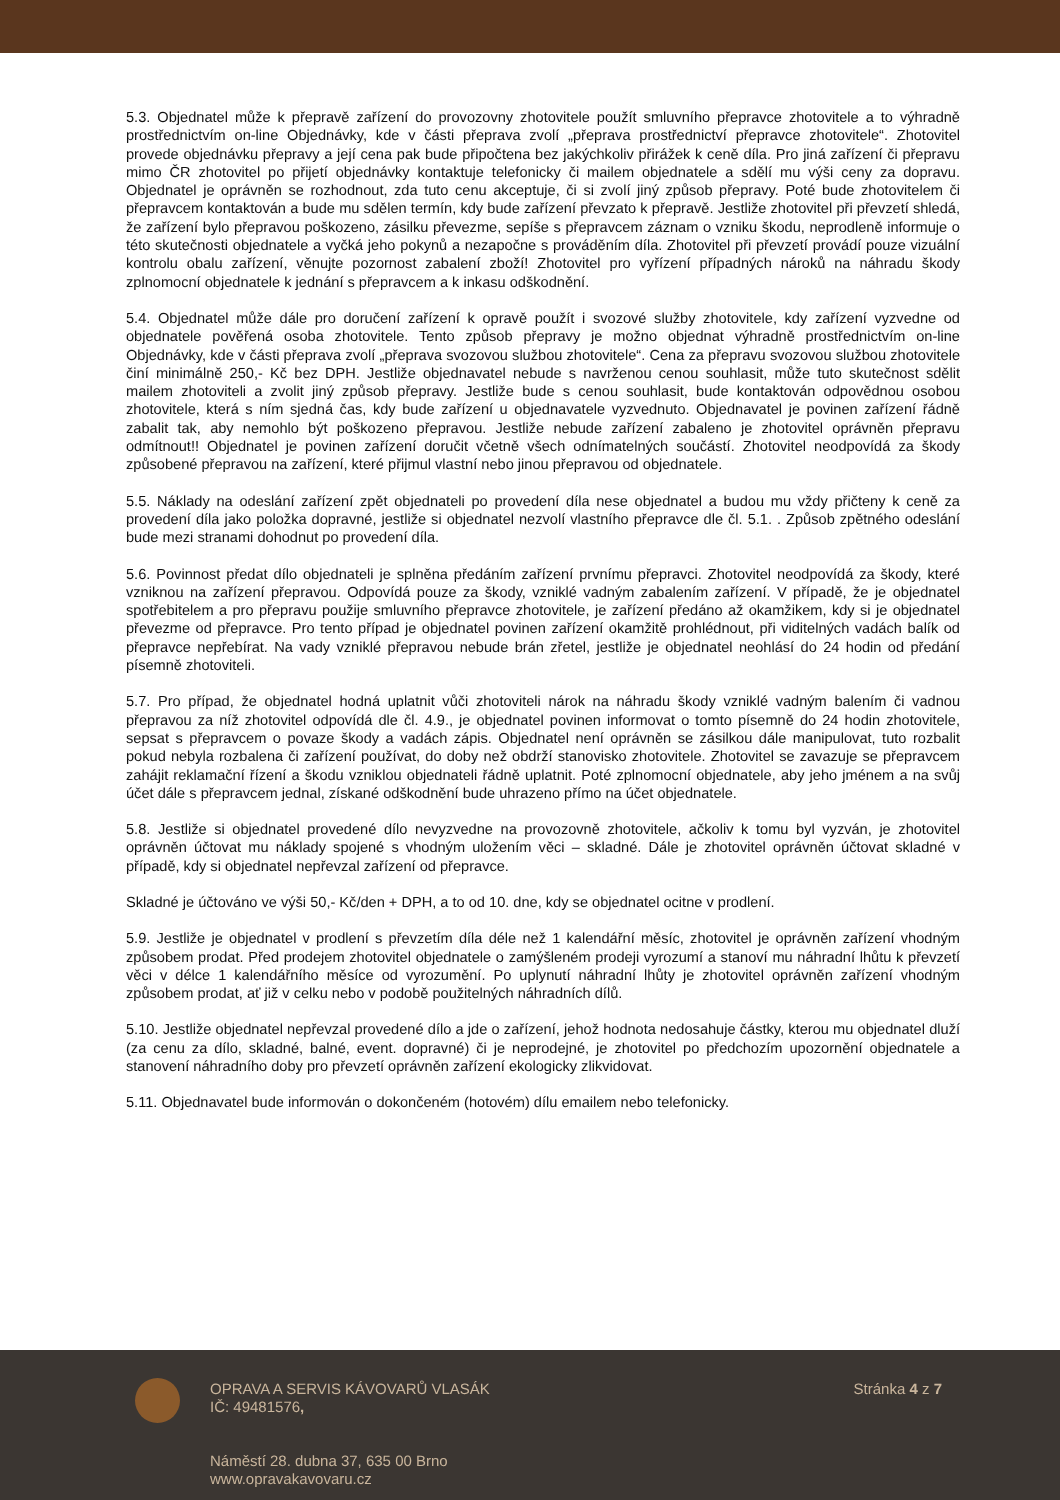5.3. Objednatel může k přepravě zařízení do provozovny zhotovitele použít smluvního přepravce zhotovitele a to výhradně prostřednictvím on-line Objednávky, kde v části přeprava zvolí „přeprava prostřednictví přepravce zhotovitele“. Zhotovitel provede objednávku přepravy a její cena pak bude připočtena bez jakýchkoliv přirážek k ceně díla. Pro jiná zařízení či přepravu mimo ČR zhotovitel po přijetí objednávky kontaktuje telefonicky či mailem objednatele a sdělí mu výši ceny za dopravu. Objednatel je oprávněn se rozhodnout, zda tuto cenu akceptuje, či si zvolí jiný způsob přepravy. Poté bude zhotovitelem či přepravcem kontaktován a bude mu sdělen termín, kdy bude zařízení převzato k přepravě. Jestliže zhotovitel při převzetí shledá, že zařízení bylo přepravou poškozeno, zásilku převezme, sepíše s přepravcem záznam o vzniku škodu, neprodleně informuje o této skutečnosti objednatele a vyčká jeho pokynů a nezapočne s prováděním díla. Zhotovitel při převzetí provádí pouze vizuální kontrolu obalu zařízení, věnujte pozornost zabalení zboží! Zhotovitel pro vyřízení případných nároků na náhradu škody zplnomocní objednatele k jednání s přepravcem a k inkasu odškodnění.
5.4. Objednatel může dále pro doručení zařízení k opravě použít i svozové služby zhotovitele, kdy zařízení vyzvedne od objednatele pověřená osoba zhotovitele. Tento způsob přepravy je možno objednat výhradně prostřednictvím on-line Objednávky, kde v části přeprava zvolí „přeprava svozovou službou zhotovitele“. Cena za přepravu svozovou službou zhotovitele činí minimálně 250,- Kč bez DPH. Jestliže objednavatel nebude s navrženou cenou souhlasit, může tuto skutečnost sdělit mailem zhotoviteli a zvolit jiný způsob přepravy. Jestliže bude s cenou souhlasit, bude kontaktován odpovědnou osobou zhotovitele, která s ním sjedná čas, kdy bude zařízení u objednavatele vyzvednuto. Objednavatel je povinen zařízení řádně zabalit tak, aby nemohlo být poškozeno přepravou. Jestliže nebude zařízení zabaleno je zhotovitel oprávněn přepravu odmítnout!! Objednatel je povinen zařízení doručit včetně všech odnímatelných součástí. Zhotovitel neodpovídá za škody způsobené přepravou na zařízení, které přijmul vlastní nebo jinou přepravou od objednatele.
5.5. Náklady na odeslání zařízení zpět objednateli po provedení díla nese objednatel a budou mu vždy přičteny k ceně za provedení díla jako položka dopravné, jestliže si objednatel nezvolí vlastního přepravce dle čl. 5.1. . Způsob zpětného odeslání bude mezi stranami dohodnut po provedení díla.
5.6. Povinnost předat dílo objednateli je splněna předáním zařízení prvnímu přepravci. Zhotovitel neodpovídá za škody, které vzniknou na zařízení přepravou. Odpovídá pouze za škody, vzniklé vadným zabalením zařízení. V případě, že je objednatel spotřebitelem a pro přepravu použije smluvního přepravce zhotovitele, je zařízení předáno až okamžikem, kdy si je objednatel převezme od přepravce. Pro tento případ je objednatel povinen zařízení okamžitě prohlédnout, při viditelných vadách balík od přepravce nepřebírat. Na vady vzniklé přepravou nebude brán zřetel, jestliže je objednatel neohlásí do 24 hodin od předání písemně zhotoviteli.
5.7. Pro případ, že objednatel hodná uplatnit vůči zhotoviteli nárok na náhradu škody vzniklé vadným balením či vadnou přepravou za níž zhotovitel odpovídá dle čl. 4.9., je objednatel povinen informovat o tomto písemně do 24 hodin zhotovitele, sepsat s přepravcem o povaze škody a vadách zápis. Objednatel není oprávněn se zásilkou dále manipulovat, tuto rozbalit pokud nebyla rozbalena či zařízení používat, do doby než obdrží stanovisko zhotovitele. Zhotovitel se zavazuje se přepravcem zahájit reklamační řízení a škodu vzniklou objednateli řádně uplatnit. Poté zplnomocní objednatele, aby jeho jménem a na svůj účet dále s přepravcem jednal, získané odškodnění bude uhrazeno přímo na účet objednatele.
5.8. Jestliže si objednatel provedené dílo nevyzvedne na provozovně zhotovitele, ačkoliv k tomu byl vyzván, je zhotovitel oprávněn účtovat mu náklady spojené s vhodným uložením věci – skladné. Dále je zhotovitel oprávněn účtovat skladné v případě, kdy si objednatel nepřevzal zařízení od přepravce.
Skladné je účtováno ve výši 50,- Kč/den + DPH, a to od 10. dne, kdy se objednatel ocitne v prodlení.
5.9. Jestliže je objednatel v prodlení s převzetím díla déle než 1 kalendářní měsíc, zhotovitel je oprávněn zařízení vhodným způsobem prodat. Před prodejem zhotovitel objednatele o zamýšleném prodeji vyrozumí a stanoví mu náhradní lhůtu k převzetí věci v délce 1 kalendářního měsíce od vyrozumění. Po uplynutí náhradní lhůty je zhotovitel oprávněn zařízení vhodným způsobem prodat, ať již v celku nebo v podobě použitelných náhradních dílů.
5.10. Jestliže objednatel nepřevzal provedené dílo a jde o zařízení, jehož hodnota nedosahuje částky, kterou mu objednatel dluží (za cenu za dílo, skladné, balné, event. dopravné) či je neprodejné, je zhotovitel po předchozím upozornění objednatele a stanovení náhradního doby pro převzetí oprávněn zařízení ekologicky zlikvidovat.
5.11. Objednavatel bude informován o dokončeném (hotovém) dílu emailem nebo telefonicky.
OPRAVA A SERVIS KÁVOVARŮ VLASÁK
IČ: 49481576,
Náměstí 28. dubna 37, 635 00 Brno
www.opravakavovaru.cz
Stránka 4 z 7